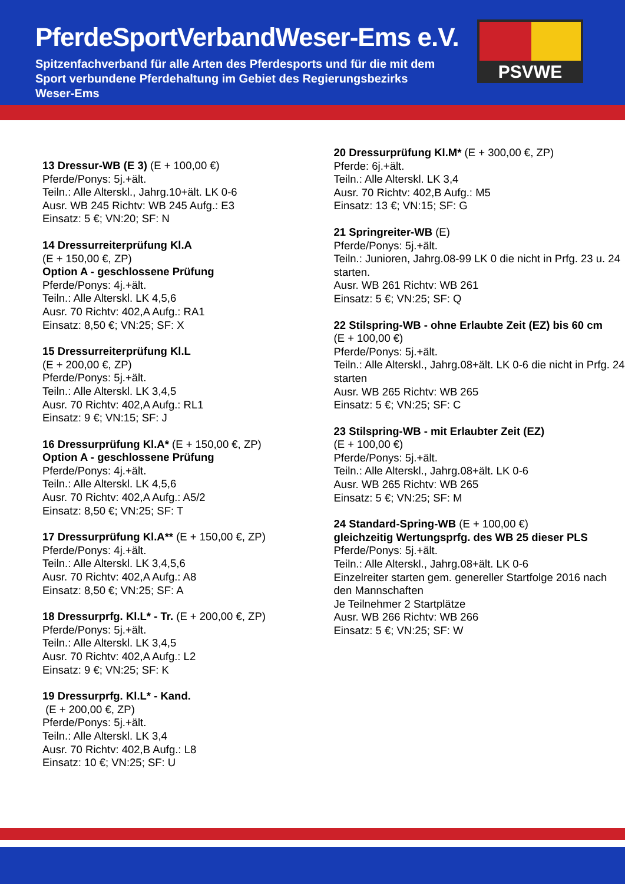PferdeSportVerbandWeser-Ems e.V.
Spitzenfachverband für alle Arten des Pferdesports und für die mit dem Sport verbundene Pferdehaltung im Gebiet des Regierungsbezirks Weser-Ems
PSVWE
13 Dressur-WB (E 3) (E + 100,00 €)
Pferde/Ponys: 5j.+ält.
Teiln.: Alle Alterskl., Jahrg.10+ält. LK 0-6
Ausr. WB 245 Richtv: WB 245 Aufg.: E3
Einsatz: 5 €; VN:20; SF: N
14 Dressurreiterprüfung Kl.A
(E + 150,00 €, ZP)
Option A - geschlossene Prüfung
Pferde/Ponys: 4j.+ält.
Teiln.: Alle Alterskl. LK 4,5,6
Ausr. 70 Richtv: 402,A Aufg.: RA1
Einsatz: 8,50 €; VN:25; SF: X
15 Dressurreiterprüfung Kl.L
(E + 200,00 €, ZP)
Pferde/Ponys: 5j.+ält.
Teiln.: Alle Alterskl. LK 3,4,5
Ausr. 70 Richtv: 402,A Aufg.: RL1
Einsatz: 9 €; VN:15; SF: J
16 Dressurprüfung Kl.A* (E + 150,00 €, ZP)
Option A - geschlossene Prüfung
Pferde/Ponys: 4j.+ält.
Teiln.: Alle Alterskl. LK 4,5,6
Ausr. 70 Richtv: 402,A Aufg.: A5/2
Einsatz: 8,50 €; VN:25; SF: T
17 Dressurprüfung Kl.A** (E + 150,00 €, ZP)
Pferde/Ponys: 4j.+ält.
Teiln.: Alle Alterskl. LK 3,4,5,6
Ausr. 70 Richtv: 402,A Aufg.: A8
Einsatz: 8,50 €; VN:25; SF: A
18 Dressurprfg. Kl.L* - Tr. (E + 200,00 €, ZP)
Pferde/Ponys: 5j.+ält.
Teiln.: Alle Alterskl. LK 3,4,5
Ausr. 70 Richtv: 402,A Aufg.: L2
Einsatz: 9 €; VN:25; SF: K
19 Dressurprfg. Kl.L* - Kand.
(E + 200,00 €, ZP)
Pferde/Ponys: 5j.+ält.
Teiln.: Alle Alterskl. LK 3,4
Ausr. 70 Richtv: 402,B Aufg.: L8
Einsatz: 10 €; VN:25; SF: U
20 Dressurprüfung Kl.M* (E + 300,00 €, ZP)
Pferde: 6j.+ält.
Teiln.: Alle Alterskl. LK 3,4
Ausr. 70 Richtv: 402,B Aufg.: M5
Einsatz: 13 €; VN:15; SF: G
21 Springreiter-WB (E)
Pferde/Ponys: 5j.+ält.
Teiln.: Junioren, Jahrg.08-99 LK 0 die nicht in Prfg. 23 u. 24 starten.
Ausr. WB 261 Richtv: WB 261
Einsatz: 5 €; VN:25; SF: Q
22 Stilspring-WB - ohne Erlaubte Zeit (EZ) bis 60 cm
(E + 100,00 €)
Pferde/Ponys: 5j.+ält.
Teiln.: Alle Alterskl., Jahrg.08+ält. LK 0-6 die nicht in Prfg. 24 starten
Ausr. WB 265 Richtv: WB 265
Einsatz: 5 €; VN:25; SF: C
23 Stilspring-WB - mit Erlaubter Zeit (EZ)
(E + 100,00 €)
Pferde/Ponys: 5j.+ält.
Teiln.: Alle Alterskl., Jahrg.08+ält. LK 0-6
Ausr. WB 265 Richtv: WB 265
Einsatz: 5 €; VN:25; SF: M
24 Standard-Spring-WB (E + 100,00 €)
gleichzeitig Wertungsprfg. des WB 25 dieser PLS
Pferde/Ponys: 5j.+ält.
Teiln.: Alle Alterskl., Jahrg.08+ält. LK 0-6
Einzelreiter starten gem. genereller Startfolge 2016 nach den Mannschaften
Je Teilnehmer 2 Startplätze
Ausr. WB 266 Richtv: WB 266
Einsatz: 5 €; VN:25; SF: W